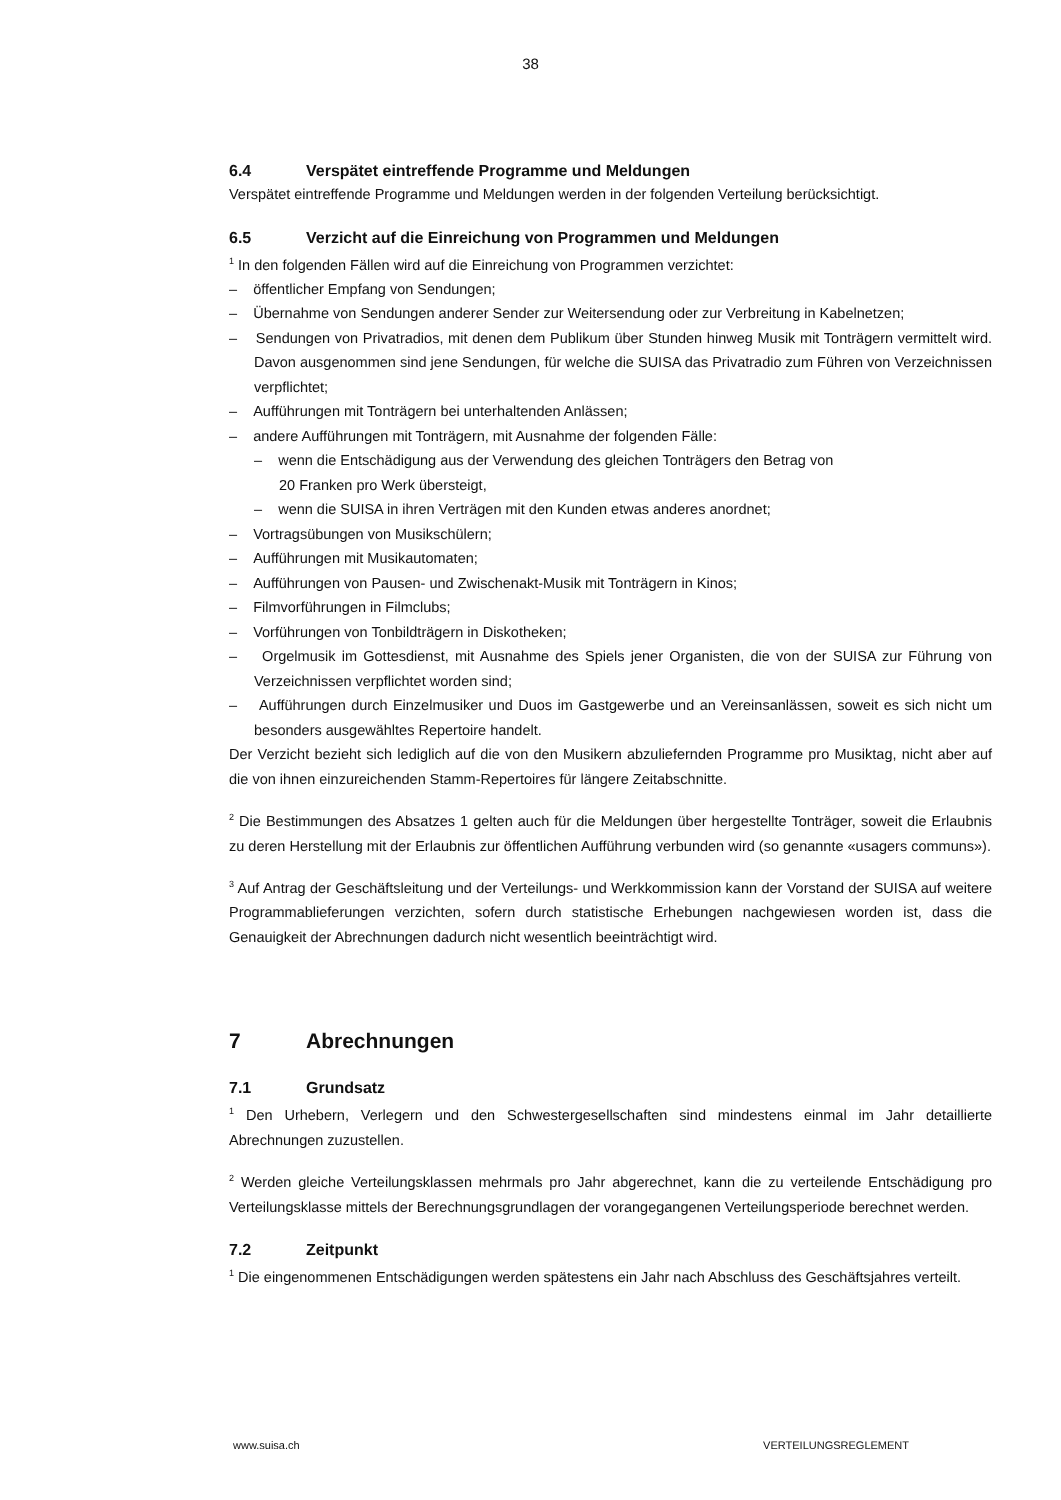38
6.4 Verspätet eintreffende Programme und Meldungen
Verspätet eintreffende Programme und Meldungen werden in der folgenden Verteilung berücksichtigt.
6.5 Verzicht auf die Einreichung von Programmen und Meldungen
<sup>1</sup> In den folgenden Fällen wird auf die Einreichung von Programmen verzichtet:
– öffentlicher Empfang von Sendungen;
– Übernahme von Sendungen anderer Sender zur Weitersendung oder zur Verbreitung in Kabelnetzen;
– Sendungen von Privatradios, mit denen dem Publikum über Stunden hinweg Musik mit Tonträgern vermittelt wird. Davon ausgenommen sind jene Sendungen, für welche die SUISA das Privatradio zum Führen von Verzeichnissen verpflichtet;
– Aufführungen mit Tonträgern bei unterhaltenden Anlässen;
– andere Aufführungen mit Tonträgern, mit Ausnahme der folgenden Fälle:
– wenn die Entschädigung aus der Verwendung des gleichen Tonträgers den Betrag von
20 Franken pro Werk übersteigt,
– wenn die SUISA in ihren Verträgen mit den Kunden etwas anderes anordnet;
– Vortragsübungen von Musikschülern;
– Aufführungen mit Musikautomaten;
– Aufführungen von Pausen- und Zwischenakt-Musik mit Tonträgern in Kinos;
– Filmvorführungen in Filmclubs;
– Vorführungen von Tonbildträgern in Diskotheken;
– Orgelmusik im Gottesdienst, mit Ausnahme des Spiels jener Organisten, die von der SUISA zur Führung von Verzeichnissen verpflichtet worden sind;
– Aufführungen durch Einzelmusiker und Duos im Gastgewerbe und an Vereinsanlässen, soweit es sich nicht um besonders ausgewähltes Repertoire handelt.
Der Verzicht bezieht sich lediglich auf die von den Musikern abzuliefernden Programme pro Musiktag, nicht aber auf die von ihnen einzureichenden Stamm-Repertoires für längere Zeitabschnitte.
<sup>2</sup> Die Bestimmungen des Absatzes 1 gelten auch für die Meldungen über hergestellte Tonträger, soweit die Erlaubnis zu deren Herstellung mit der Erlaubnis zur öffentlichen Aufführung verbunden wird (so genannte «usagers communs»).
<sup>3</sup> Auf Antrag der Geschäftsleitung und der Verteilungs- und Werkkommission kann der Vorstand der SUISA auf weitere Programmablieferungen verzichten, sofern durch statistische Erhebungen nachgewiesen worden ist, dass die Genauigkeit der Abrechnungen dadurch nicht wesentlich beeinträchtigt wird.
7 Abrechnungen
7.1 Grundsatz
<sup>1</sup> Den Urhebern, Verlegern und den Schwestergesellschaften sind mindestens einmal im Jahr detaillierte Abrechnungen zuzustellen.
<sup>2</sup> Werden gleiche Verteilungsklassen mehrmals pro Jahr abgerechnet, kann die zu verteilende Entschädigung pro Verteilungsklasse mittels der Berechnungsgrundlagen der vorangegangenen Verteilungsperiode berechnet werden.
7.2 Zeitpunkt
<sup>1</sup> Die eingenommenen Entschädigungen werden spätestens ein Jahr nach Abschluss des Geschäftsjahres verteilt.
www.suisa.ch VERTEILUNGSREGLEMENT